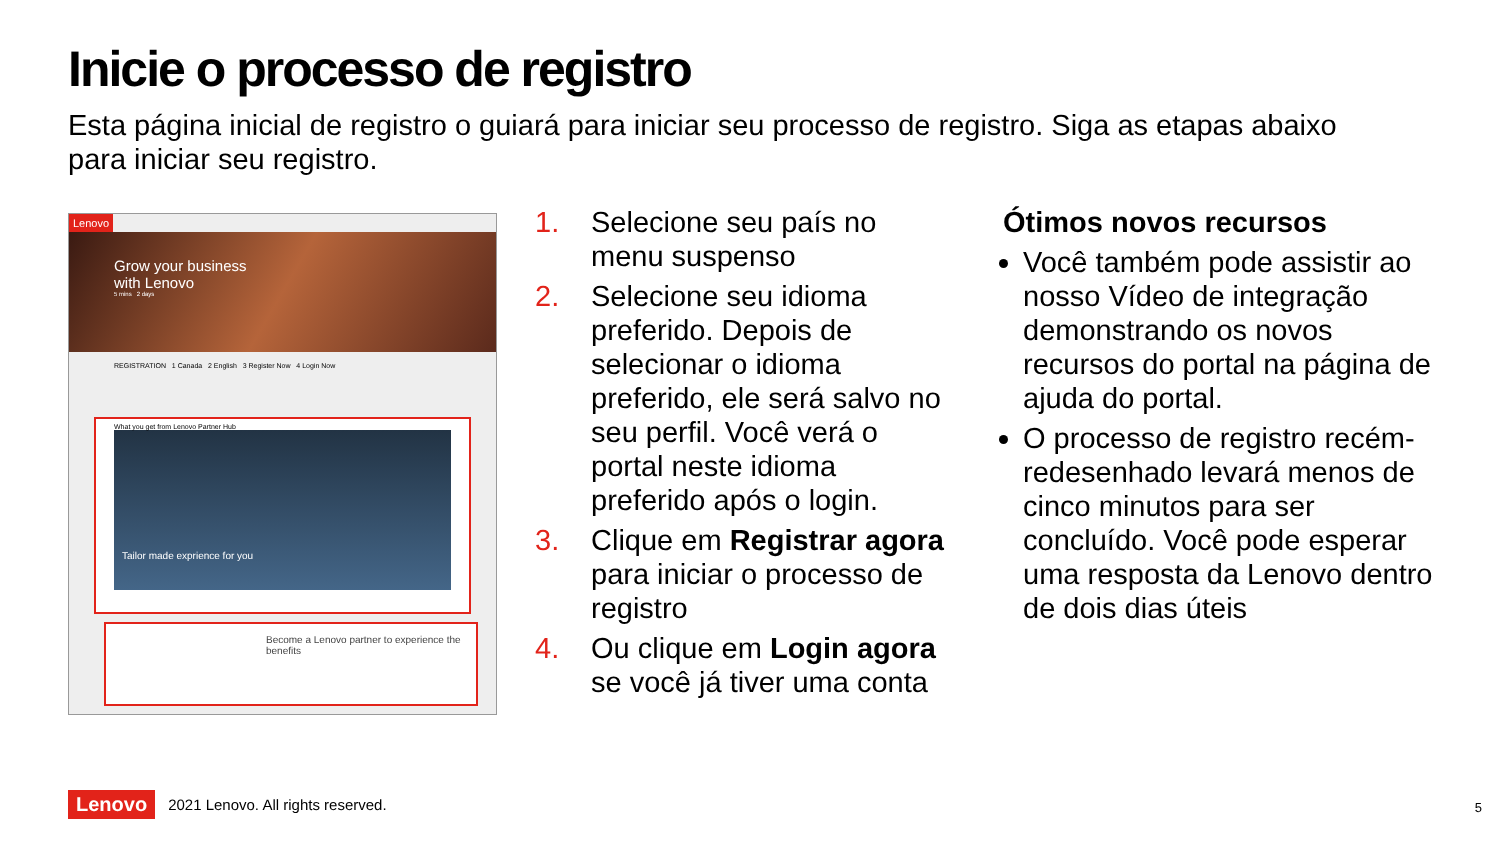Inicie o processo de registro
Esta página inicial de registro o guiará para iniciar seu processo de registro. Siga as etapas abaixo para iniciar seu registro.
Lenovo
Grow your business
with Lenovo
5 mins 2 days
REGISTRATION 1 Canada 2 English 3 Register Now 4 Login Now
What you get from Lenovo Partner Hub
Tailor made exprience for you
Become a Lenovo partner to experience the benefits
1. Selecione seu país no menu suspenso
2. Selecione seu idioma preferido. Depois de selecionar o idioma preferido, ele será salvo no seu perfil. Você verá o portal neste idioma preferido após o login.
3. Clique em Registrar agora para iniciar o processo de registro
4. Ou clique em Login agora se você já tiver uma conta
Ótimos novos recursos
Você também pode assistir ao nosso Vídeo de integração demonstrando os novos recursos do portal na página de ajuda do portal.
O processo de registro recém-redesenhado levará menos de cinco minutos para ser concluído. Você pode esperar uma resposta da Lenovo dentro de dois dias úteis
Lenovo 2021 Lenovo. All rights reserved.
5